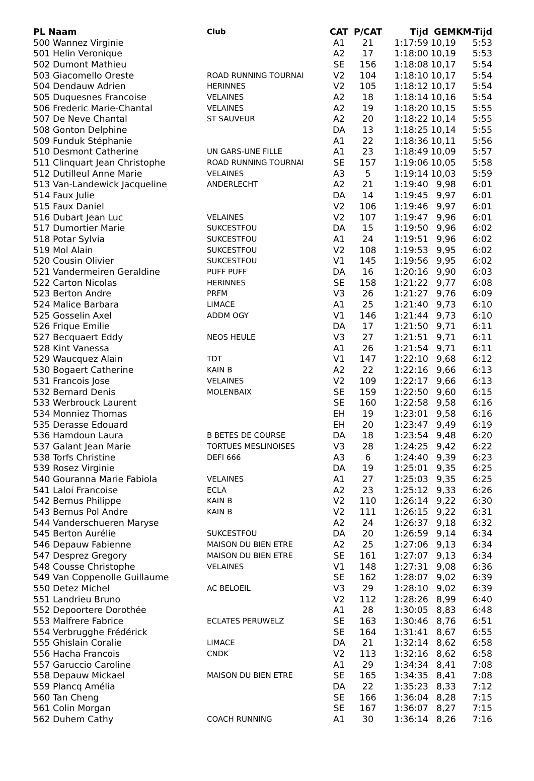| PL Naam | Club | CAT | P/CAT | Tijd | GEM | KM-Tijd |
| --- | --- | --- | --- | --- | --- | --- |
| 500 Wannez Virginie | | A1 | 21 | 1:17:59 | 10,19 | 5:53 |
| 501 Helin Veronique | | A2 | 17 | 1:18:00 | 10,19 | 5:53 |
| 502 Dumont Mathieu | | SE | 156 | 1:18:08 | 10,17 | 5:54 |
| 503 Giacomello Oreste | ROAD RUNNING TOURNAI | V2 | 104 | 1:18:10 | 10,17 | 5:54 |
| 504 Dendauw Adrien | HERINNES | V2 | 105 | 1:18:12 | 10,17 | 5:54 |
| 505 Duquesnes Francoise | VELAINES | A2 | 18 | 1:18:14 | 10,16 | 5:54 |
| 506 Frederic Marie-Chantal | VELAINES | A2 | 19 | 1:18:20 | 10,15 | 5:55 |
| 507 De Neve Chantal | ST SAUVEUR | A2 | 20 | 1:18:22 | 10,14 | 5:55 |
| 508 Gonton Delphine | | DA | 13 | 1:18:25 | 10,14 | 5:55 |
| 509 Funduk Stéphanie | | A1 | 22 | 1:18:36 | 10,11 | 5:56 |
| 510 Desmont Catherine | UN GARS-UNE FILLE | A1 | 23 | 1:18:49 | 10,09 | 5:57 |
| 511 Clinquart Jean Christophe | ROAD RUNNING TOURNAI | SE | 157 | 1:19:06 | 10,05 | 5:58 |
| 512 Dutilleul Anne Marie | VELAINES | A3 | 5 | 1:19:14 | 10,03 | 5:59 |
| 513 Van-Landewick Jacqueline | ANDERLECHT | A2 | 21 | 1:19:40 | 9,98 | 6:01 |
| 514 Faux Julie | | DA | 14 | 1:19:45 | 9,97 | 6:01 |
| 515 Faux Daniel | | V2 | 106 | 1:19:46 | 9,97 | 6:01 |
| 516 Dubart Jean Luc | VELAINES | V2 | 107 | 1:19:47 | 9,96 | 6:01 |
| 517 Dumortier Marie | SUKCESTFOU | DA | 15 | 1:19:50 | 9,96 | 6:02 |
| 518 Potar Sylvia | SUKCESTFOU | A1 | 24 | 1:19:51 | 9,96 | 6:02 |
| 519 Mol Alain | SUKCESTFOU | V2 | 108 | 1:19:53 | 9,95 | 6:02 |
| 520 Cousin Olivier | SUKCESTFOU | V1 | 145 | 1:19:56 | 9,95 | 6:02 |
| 521 Vandermeiren Geraldine | PUFF PUFF | DA | 16 | 1:20:16 | 9,90 | 6:03 |
| 522 Carton Nicolas | HERINNES | SE | 158 | 1:21:22 | 9,77 | 6:08 |
| 523 Berton Andre | PRFM | V3 | 26 | 1:21:27 | 9,76 | 6:09 |
| 524 Malice Barbara | LIMACE | A1 | 25 | 1:21:40 | 9,73 | 6:10 |
| 525 Gosselin Axel | ADDM OGY | V1 | 146 | 1:21:44 | 9,73 | 6:10 |
| 526 Frique Emilie | | DA | 17 | 1:21:50 | 9,71 | 6:11 |
| 527 Becquaert Eddy | NEOS HEULE | V3 | 27 | 1:21:51 | 9,71 | 6:11 |
| 528 Kint Vanessa | | A1 | 26 | 1:21:54 | 9,71 | 6:11 |
| 529 Waucquez Alain | TDT | V1 | 147 | 1:22:10 | 9,68 | 6:12 |
| 530 Bogaert Catherine | KAIN B | A2 | 22 | 1:22:16 | 9,66 | 6:13 |
| 531 Francois Jose | VELAINES | V2 | 109 | 1:22:17 | 9,66 | 6:13 |
| 532 Bernard Denis | MOLENBAIX | SE | 159 | 1:22:50 | 9,60 | 6:15 |
| 533 Werbrouck Laurent | | SE | 160 | 1:22:58 | 9,58 | 6:16 |
| 534 Monniez Thomas | | EH | 19 | 1:23:01 | 9,58 | 6:16 |
| 535 Derasse Edouard | | EH | 20 | 1:23:47 | 9,49 | 6:19 |
| 536 Hamdoun Laura | B BETES DE COURSE | DA | 18 | 1:23:54 | 9,48 | 6:20 |
| 537 Galant Jean Marie | TORTUES MESLINOISES | V3 | 28 | 1:24:25 | 9,42 | 6:22 |
| 538 Torfs Christine | DEFI 666 | A3 | 6 | 1:24:40 | 9,39 | 6:23 |
| 539 Rosez Virginie | | DA | 19 | 1:25:01 | 9,35 | 6:25 |
| 540 Gouranna Marie Fabiola | VELAINES | A1 | 27 | 1:25:03 | 9,35 | 6:25 |
| 541 Laloi Francoise | ECLA | A2 | 23 | 1:25:12 | 9,33 | 6:26 |
| 542 Bernus Philippe | KAIN B | V2 | 110 | 1:26:14 | 9,22 | 6:30 |
| 543 Bernus Pol Andre | KAIN B | V2 | 111 | 1:26:15 | 9,22 | 6:31 |
| 544 Vanderschueren Maryse | | A2 | 24 | 1:26:37 | 9,18 | 6:32 |
| 545 Berton Aurélie | SUKCESTFOU | DA | 20 | 1:26:59 | 9,14 | 6:34 |
| 546 Depauw Fabienne | MAISON DU BIEN ETRE | A2 | 25 | 1:27:06 | 9,13 | 6:34 |
| 547 Desprez Gregory | MAISON DU BIEN ETRE | SE | 161 | 1:27:07 | 9,13 | 6:34 |
| 548 Cousse Christophe | VELAINES | V1 | 148 | 1:27:31 | 9,08 | 6:36 |
| 549 Van Coppenolle Guillaume | | SE | 162 | 1:28:07 | 9,02 | 6:39 |
| 550 Detez Michel | AC BELOEIL | V3 | 29 | 1:28:10 | 9,02 | 6:39 |
| 551 Landrieu Bruno | | V2 | 112 | 1:28:26 | 8,99 | 6:40 |
| 552 Depoortere Dorothée | | A1 | 28 | 1:30:05 | 8,83 | 6:48 |
| 553 Malfrere Fabrice | ECLATES PERUWELZ | SE | 163 | 1:30:46 | 8,76 | 6:51 |
| 554 Verbrugghe Frédérick | | SE | 164 | 1:31:41 | 8,67 | 6:55 |
| 555 Ghislain Coralie | LIMACE | DA | 21 | 1:32:14 | 8,62 | 6:58 |
| 556 Hacha Francois | CNDK | V2 | 113 | 1:32:16 | 8,62 | 6:58 |
| 557 Garuccio Caroline | | A1 | 29 | 1:34:34 | 8,41 | 7:08 |
| 558 Depauw Mickael | MAISON DU BIEN ETRE | SE | 165 | 1:34:35 | 8,41 | 7:08 |
| 559 Plancq Amélia | | DA | 22 | 1:35:23 | 8,33 | 7:12 |
| 560 Tan Cheng | | SE | 166 | 1:36:04 | 8,28 | 7:15 |
| 561 Colin Morgan | | SE | 167 | 1:36:07 | 8,27 | 7:15 |
| 562 Duhem Cathy | COACH RUNNING | A1 | 30 | 1:36:14 | 8,26 | 7:16 |